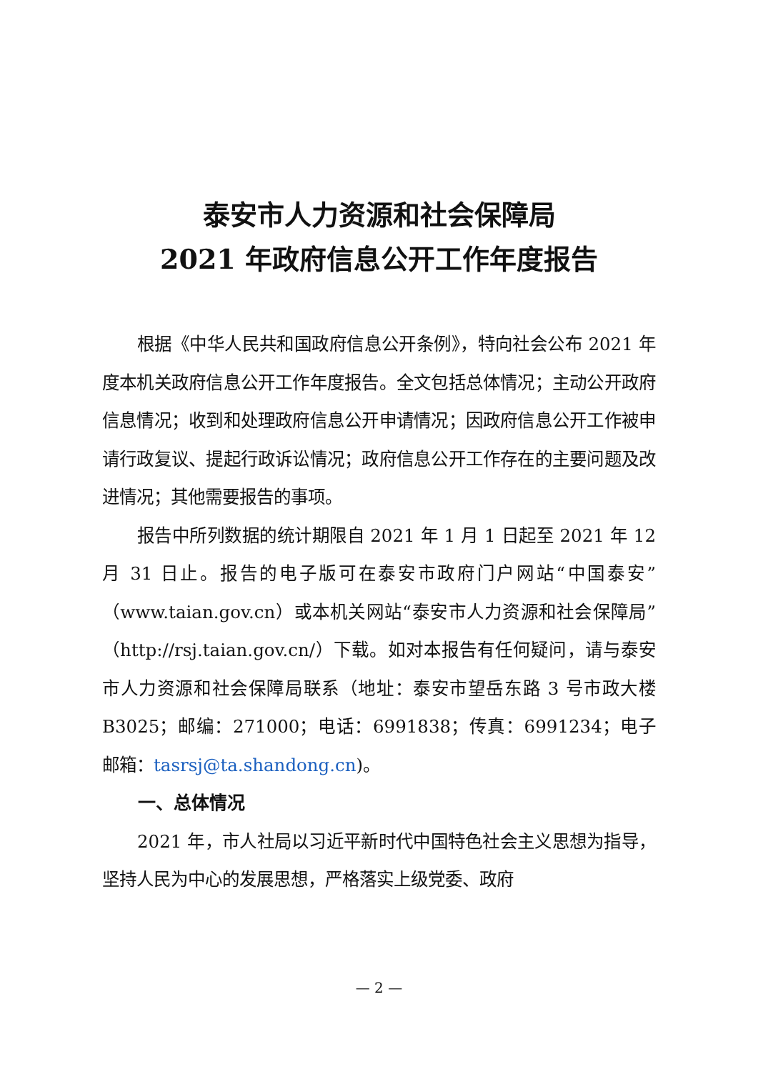泰安市人力资源和社会保障局
2021 年政府信息公开工作年度报告
根据《中华人民共和国政府信息公开条例》，特向社会公布 2021 年度本机关政府信息公开工作年度报告。全文包括总体情况；主动公开政府信息情况；收到和处理政府信息公开申请情况；因政府信息公开工作被申请行政复议、提起行政诉讼情况；政府信息公开工作存在的主要问题及改进情况；其他需要报告的事项。
报告中所列数据的统计期限自 2021 年 1 月 1 日起至 2021 年 12 月 31 日止。报告的电子版可在泰安市政府门户网站“中国泰安”（www.taian.gov.cn）或本机关网站“泰安市人力资源和社会保障局”（http://rsj.taian.gov.cn/）下载。如对本报告有任何疑问，请与泰安市人力资源和社会保障局联系（地址：泰安市望岳东路 3 号市政大楼 B3025；邮编：271000；电话：6991838；传真：6991234；电子邮箱：tasrsj@ta.shandong.cn)。
一、总体情况
2021 年，市人社局以习近平新时代中国特色社会主义思想为指导，坚持人民为中心的发展思想，严格落实上级党委、政府
— 2 —